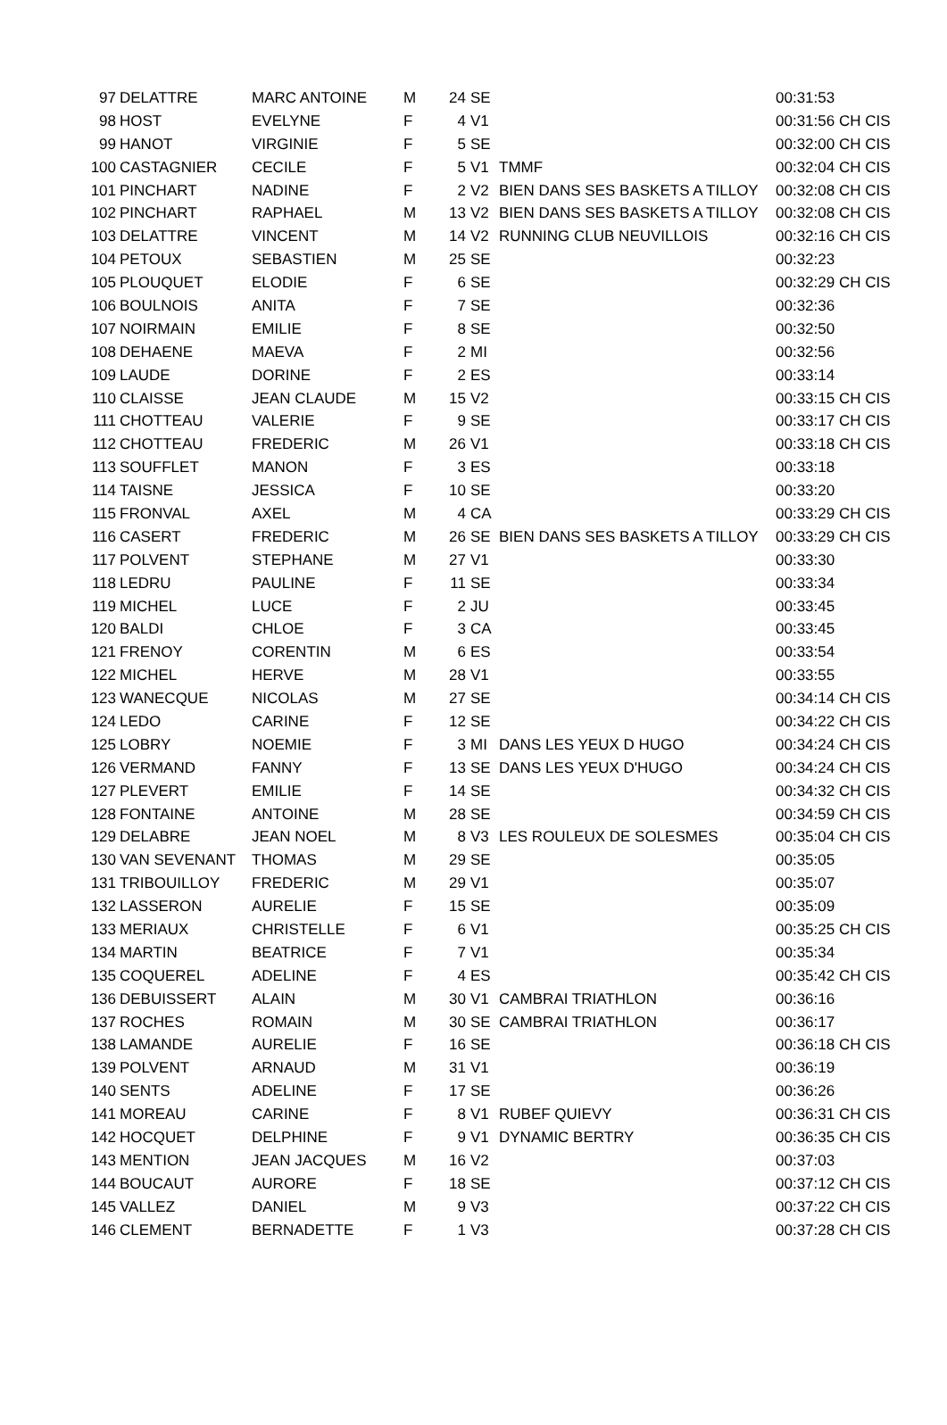| 97 | DELATTRE | MARC ANTOINE | M | 24 | SE | | 00:31:53 |
| 98 | HOST | EVELYNE | F | 4 | V1 | | 00:31:56 CH CIS |
| 99 | HANOT | VIRGINIE | F | 5 | SE | | 00:32:00 CH CIS |
| 100 | CASTAGNIER | CECILE | F | 5 | V1 | TMMF | 00:32:04 CH CIS |
| 101 | PINCHART | NADINE | F | 2 | V2 | BIEN DANS SES BASKETS A TILLOY | 00:32:08 CH CIS |
| 102 | PINCHART | RAPHAEL | M | 13 | V2 | BIEN DANS SES BASKETS A TILLOY | 00:32:08 CH CIS |
| 103 | DELATTRE | VINCENT | M | 14 | V2 | RUNNING CLUB NEUVILLOIS | 00:32:16 CH CIS |
| 104 | PETOUX | SEBASTIEN | M | 25 | SE | | 00:32:23 |
| 105 | PLOUQUET | ELODIE | F | 6 | SE | | 00:32:29 CH CIS |
| 106 | BOULNOIS | ANITA | F | 7 | SE | | 00:32:36 |
| 107 | NOIRMAIN | EMILIE | F | 8 | SE | | 00:32:50 |
| 108 | DEHAENE | MAEVA | F | 2 | MI | | 00:32:56 |
| 109 | LAUDE | DORINE | F | 2 | ES | | 00:33:14 |
| 110 | CLAISSE | JEAN CLAUDE | M | 15 | V2 | | 00:33:15 CH CIS |
| 111 | CHOTTEAU | VALERIE | F | 9 | SE | | 00:33:17 CH CIS |
| 112 | CHOTTEAU | FREDERIC | M | 26 | V1 | | 00:33:18 CH CIS |
| 113 | SOUFFLET | MANON | F | 3 | ES | | 00:33:18 |
| 114 | TAISNE | JESSICA | F | 10 | SE | | 00:33:20 |
| 115 | FRONVAL | AXEL | M | 4 | CA | | 00:33:29 CH CIS |
| 116 | CASERT | FREDERIC | M | 26 | SE | BIEN DANS SES BASKETS A TILLOY | 00:33:29 CH CIS |
| 117 | POLVENT | STEPHANE | M | 27 | V1 | | 00:33:30 |
| 118 | LEDRU | PAULINE | F | 11 | SE | | 00:33:34 |
| 119 | MICHEL | LUCE | F | 2 | JU | | 00:33:45 |
| 120 | BALDI | CHLOE | F | 3 | CA | | 00:33:45 |
| 121 | FRENOY | CORENTIN | M | 6 | ES | | 00:33:54 |
| 122 | MICHEL | HERVE | M | 28 | V1 | | 00:33:55 |
| 123 | WANECQUE | NICOLAS | M | 27 | SE | | 00:34:14 CH CIS |
| 124 | LEDO | CARINE | F | 12 | SE | | 00:34:22 CH CIS |
| 125 | LOBRY | NOEMIE | F | 3 | MI | DANS LES YEUX D HUGO | 00:34:24 CH CIS |
| 126 | VERMAND | FANNY | F | 13 | SE | DANS LES YEUX D'HUGO | 00:34:24 CH CIS |
| 127 | PLEVERT | EMILIE | F | 14 | SE | | 00:34:32 CH CIS |
| 128 | FONTAINE | ANTOINE | M | 28 | SE | | 00:34:59 CH CIS |
| 129 | DELABRE | JEAN NOEL | M | 8 | V3 | LES ROULEUX DE SOLESMES | 00:35:04 CH CIS |
| 130 | VAN SEVENANT | THOMAS | M | 29 | SE | | 00:35:05 |
| 131 | TRIBOUILLOY | FREDERIC | M | 29 | V1 | | 00:35:07 |
| 132 | LASSERON | AURELIE | F | 15 | SE | | 00:35:09 |
| 133 | MERIAUX | CHRISTELLE | F | 6 | V1 | | 00:35:25 CH CIS |
| 134 | MARTIN | BEATRICE | F | 7 | V1 | | 00:35:34 |
| 135 | COQUEREL | ADELINE | F | 4 | ES | | 00:35:42 CH CIS |
| 136 | DEBUISSERT | ALAIN | M | 30 | V1 | CAMBRAI TRIATHLON | 00:36:16 |
| 137 | ROCHES | ROMAIN | M | 30 | SE | CAMBRAI TRIATHLON | 00:36:17 |
| 138 | LAMANDE | AURELIE | F | 16 | SE | | 00:36:18 CH CIS |
| 139 | POLVENT | ARNAUD | M | 31 | V1 | | 00:36:19 |
| 140 | SENTS | ADELINE | F | 17 | SE | | 00:36:26 |
| 141 | MOREAU | CARINE | F | 8 | V1 | RUBEF QUIEVY | 00:36:31 CH CIS |
| 142 | HOCQUET | DELPHINE | F | 9 | V1 | DYNAMIC BERTRY | 00:36:35 CH CIS |
| 143 | MENTION | JEAN JACQUES | M | 16 | V2 | | 00:37:03 |
| 144 | BOUCAUT | AURORE | F | 18 | SE | | 00:37:12 CH CIS |
| 145 | VALLEZ | DANIEL | M | 9 | V3 | | 00:37:22 CH CIS |
| 146 | CLEMENT | BERNADETTE | F | 1 | V3 | | 00:37:28 CH CIS |